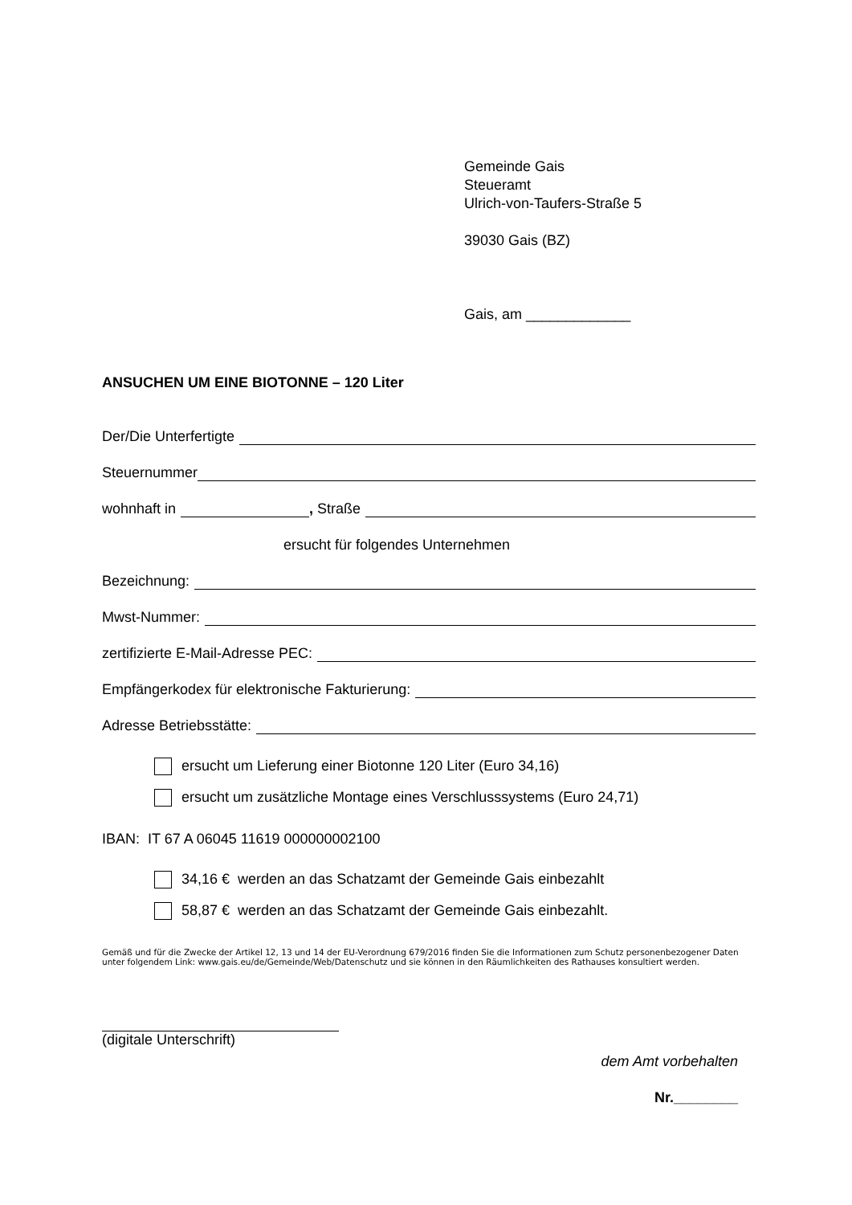Gemeinde Gais
Steueramt
Ulrich-von-Taufers-Straße 5
39030 Gais (BZ)
Gais, am _____________
ANSUCHEN UM EINE BIOTONNE – 120 Liter
Der/Die Unterfertigte
Steuernummer
wohnhaft in , Straße
ersucht für folgendes Unternehmen
Bezeichnung:
Mwst-Nummer:
zertifizierte E-Mail-Adresse PEC:
Empfängerkodex für elektronische Fakturierung:
Adresse Betriebsstätte:
ersucht um Lieferung einer Biotonne 120 Liter (Euro 34,16)
ersucht um zusätzliche Montage eines Verschlusssystems (Euro 24,71)
IBAN: IT 67 A 06045 11619 000000002100
34,16 € werden an das Schatzamt der Gemeinde Gais einbezahlt
58,87 € werden an das Schatzamt der Gemeinde Gais einbezahlt.
Gemäß und für die Zwecke der Artikel 12, 13 und 14 der EU-Verordnung 679/2016 finden Sie die Informationen zum Schutz personenbezogener Daten unter folgendem Link: www.gais.eu/de/Gemeinde/Web/Datenschutz und sie können in den Räumlichkeiten des Rathauses konsultiert werden.
(digitale Unterschrift)
dem Amt vorbehalten
Nr.________